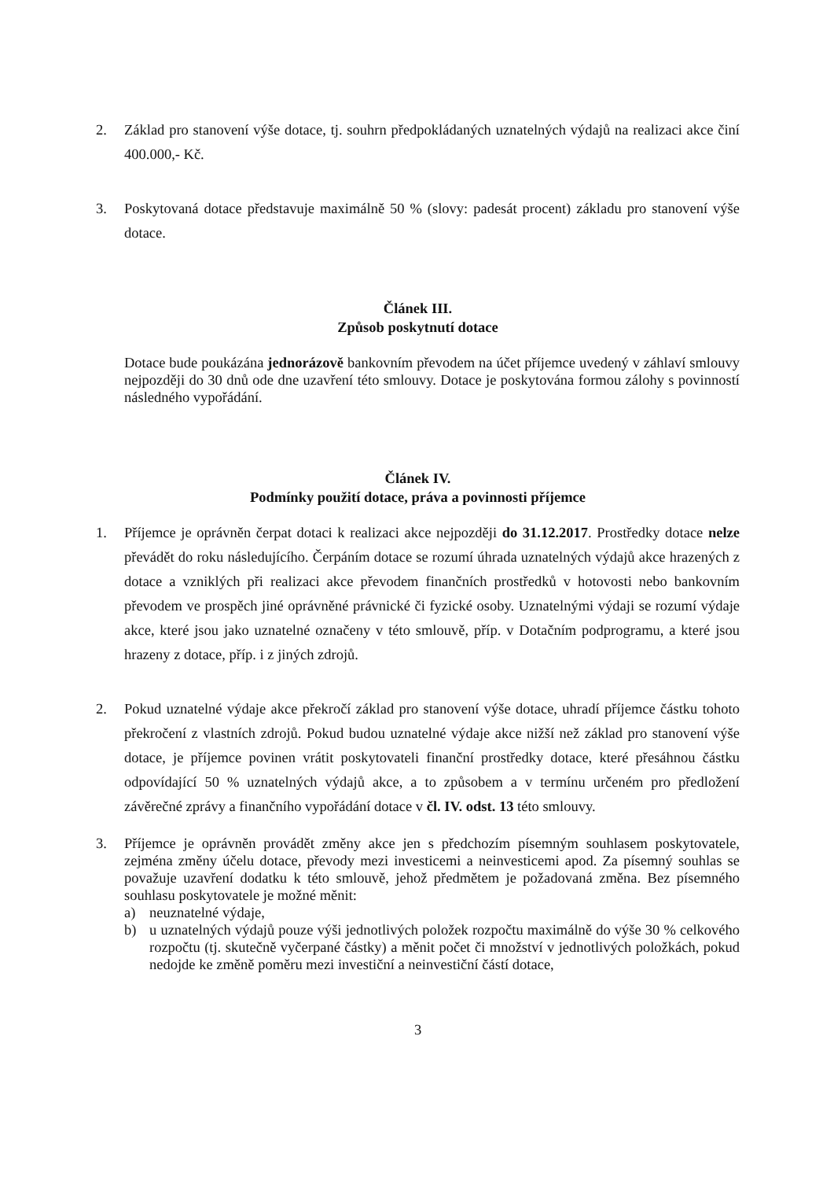2. Základ pro stanovení výše dotace, tj. souhrn předpokládaných uznatelných výdajů na realizaci akce činí 400.000,- Kč.
3. Poskytovaná dotace představuje maximálně 50 % (slovy: padesát procent) základu pro stanovení výše dotace.
Článek III.
Způsob poskytnutí dotace
Dotace bude poukázána jednorázově bankovním převodem na účet příjemce uvedený v záhlaví smlouvy nejpozději do 30 dnů ode dne uzavření této smlouvy. Dotace je poskytována formou zálohy s povinností následného vypořádání.
Článek IV.
Podmínky použití dotace, práva a povinnosti příjemce
1. Příjemce je oprávněn čerpat dotaci k realizaci akce nejpozději do 31.12.2017. Prostředky dotace nelze převádět do roku následujícího. Čerpáním dotace se rozumí úhrada uznatelných výdajů akce hrazených z dotace a vzniklých při realizaci akce převodem finančních prostředků v hotovosti nebo bankovním převodem ve prospěch jiné oprávněné právnické či fyzické osoby. Uznatelnými výdaji se rozumí výdaje akce, které jsou jako uznatelné označeny v této smlouvě, příp. v Dotačním podprogramu, a které jsou hrazeny z dotace, příp. i z jiných zdrojů.
2. Pokud uznatelné výdaje akce překročí základ pro stanovení výše dotace, uhradí příjemce částku tohoto překročení z vlastních zdrojů. Pokud budou uznatelné výdaje akce nižší než základ pro stanovení výše dotace, je příjemce povinen vrátit poskytovateli finanční prostředky dotace, které přesáhnou částku odpovídající 50 % uznatelných výdajů akce, a to způsobem a v termínu určeném pro předložení závěrečné zprávy a finančního vypořádání dotace v čl. IV. odst. 13 této smlouvy.
3. Příjemce je oprávněn provádět změny akce jen s předchozím písemným souhlasem poskytovatele, zejména změny účelu dotace, převody mezi investicemi a neinvesticemi apod. Za písemný souhlas se považuje uzavření dodatku k této smlouvě, jehož předmětem je požadovaná změna. Bez písemného souhlasu poskytovatele je možné měnit:
a) neuznatelné výdaje,
b) u uznatelných výdajů pouze výši jednotlivých položek rozpočtu maximálně do výše 30 % celkového rozpočtu (tj. skutečně vyčerpané částky) a měnit počet či množství v jednotlivých položkách, pokud nedojde ke změně poměru mezi investiční a neinvestiční částí dotace,
3